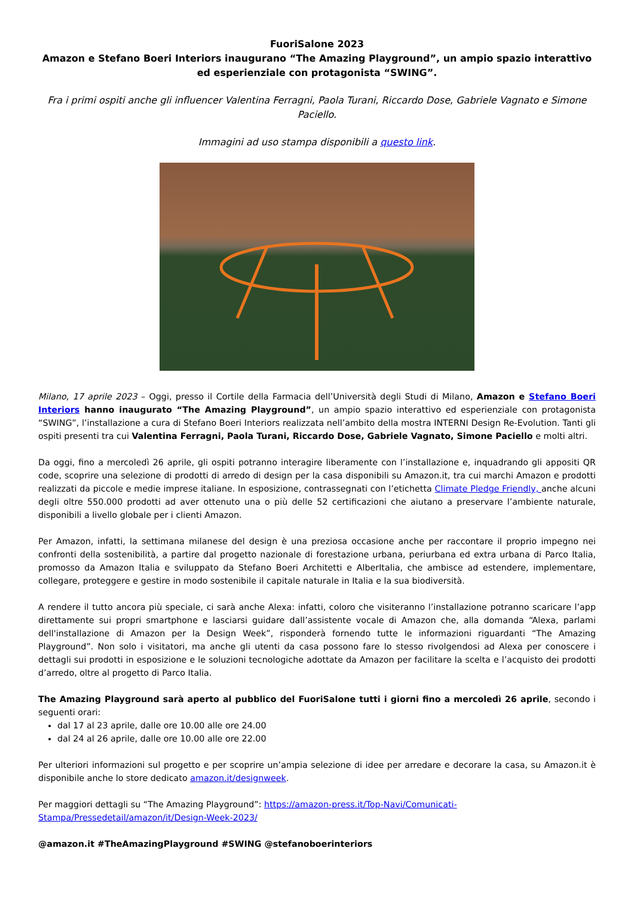FuoriSalone 2023
Amazon e Stefano Boeri Interiors inaugurano “The Amazing Playground”, un ampio spazio interattivo ed esperienziale con protagonista “SWING”.
Fra i primi ospiti anche gli influencer Valentina Ferragni, Paola Turani, Riccardo Dose, Gabriele Vagnato e Simone Paciello.
Immagini ad uso stampa disponibili a questo link.
Milano, 17 aprile 2023 – Oggi, presso il Cortile della Farmacia dell’Università degli Studi di Milano, Amazon e Stefano Boeri Interiors hanno inaugurato “The Amazing Playground”, un ampio spazio interattivo ed esperienziale con protagonista “SWING”, l’installazione a cura di Stefano Boeri Interiors realizzata nell’ambito della mostra INTERNI Design Re-Evolution. Tanti gli ospiti presenti tra cui Valentina Ferragni, Paola Turani, Riccardo Dose, Gabriele Vagnato, Simone Paciello e molti altri.
Da oggi, fino a mercoledì 26 aprile, gli ospiti potranno interagire liberamente con l’installazione e, inquadrando gli appositi QR code, scoprire una selezione di prodotti di arredo di design per la casa disponibili su Amazon.it, tra cui marchi Amazon e prodotti realizzati da piccole e medie imprese italiane. In esposizione, contrassegnati con l’etichetta Climate Pledge Friendly, anche alcuni degli oltre 550.000 prodotti ad aver ottenuto una o più delle 52 certificazioni che aiutano a preservare l’ambiente naturale, disponibili a livello globale per i clienti Amazon.
Per Amazon, infatti, la settimana milanese del design è una preziosa occasione anche per raccontare il proprio impegno nei confronti della sostenibilità, a partire dal progetto nazionale di forestazione urbana, periurbana ed extra urbana di Parco Italia, promosso da Amazon Italia e sviluppato da Stefano Boeri Architetti e AlberItalia, che ambisce ad estendere, implementare, collegare, proteggere e gestire in modo sostenibile il capitale naturale in Italia e la sua biodiversità.
A rendere il tutto ancora più speciale, ci sarà anche Alexa: infatti, coloro che visiteranno l’installazione potranno scaricare l’app direttamente sui propri smartphone e lasciarsi guidare dall’assistente vocale di Amazon che, alla domanda “Alexa, parlami dell'installazione di Amazon per la Design Week”, risponderà fornendo tutte le informazioni riguardanti “The Amazing Playground”. Non solo i visitatori, ma anche gli utenti da casa possono fare lo stesso rivolgendosi ad Alexa per conoscere i dettagli sui prodotti in esposizione e le soluzioni tecnologiche adottate da Amazon per facilitare la scelta e l’acquisto dei prodotti d’arredo, oltre al progetto di Parco Italia.
The Amazing Playground sarà aperto al pubblico del FuoriSalone tutti i giorni fino a mercoledì 26 aprile, secondo i seguenti orari:
dal 17 al 23 aprile, dalle ore 10.00 alle ore 24.00
dal 24 al 26 aprile, dalle ore 10.00 alle ore 22.00
Per ulteriori informazioni sul progetto e per scoprire un’ampia selezione di idee per arredare e decorare la casa, su Amazon.it è disponibile anche lo store dedicato amazon.it/designweek.
Per maggiori dettagli su “The Amazing Playground”: https://amazon-press.it/Top-Navi/Comunicati-Stampa/Pressedetail/amazon/it/Design-Week-2023/
@amazon.it #TheAmazingPlayground #SWING @stefanoboerinteriors